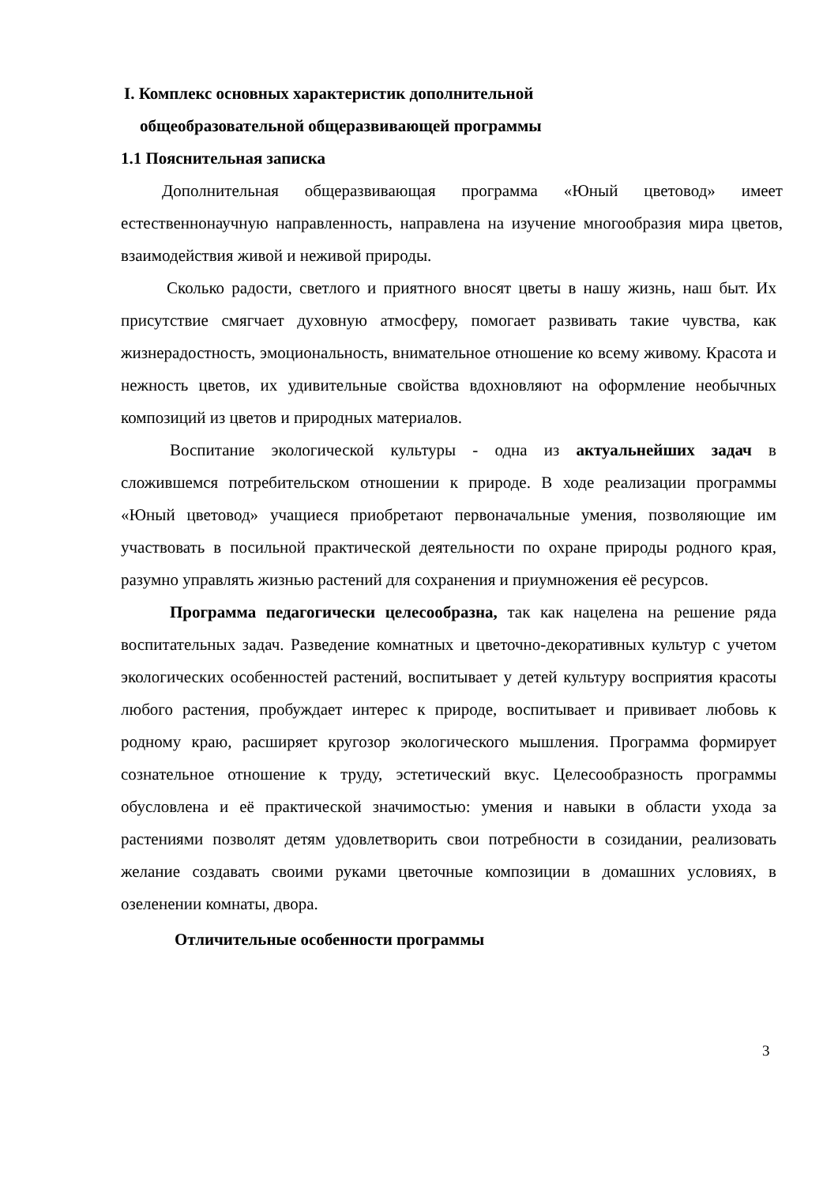I. Комплекс основных характеристик дополнительной
общеобразовательной общеразвивающей программы
1.1 Пояснительная записка
Дополнительная общеразвивающая программа «Юный цветовод» имеет естественнонаучную направленность, направлена на изучение многообразия мира цветов, взаимодействия живой и неживой природы.
Сколько радости, светлого и приятного вносят цветы в нашу жизнь, наш быт. Их присутствие смягчает духовную атмосферу, помогает развивать такие чувства, как жизнерадостность, эмоциональность, внимательное отношение ко всему живому. Красота и нежность цветов, их удивительные свойства вдохновляют на оформление необычных композиций из цветов и природных материалов.
Воспитание экологической культуры - одна из актуальнейших задач в сложившемся потребительском отношении к природе. В ходе реализации программы «Юный цветовод» учащиеся приобретают первоначальные умения, позволяющие им участвовать в посильной практической деятельности по охране природы родного края, разумно управлять жизнью растений для сохранения и приумножения её ресурсов.
Программа педагогически целесообразна, так как нацелена на решение ряда воспитательных задач. Разведение комнатных и цветочно-декоративных культур с учетом экологических особенностей растений, воспитывает у детей культуру восприятия красоты любого растения, пробуждает интерес к природе, воспитывает и прививает любовь к родному краю, расширяет кругозор экологического мышления. Программа формирует сознательное отношение к труду, эстетический вкус. Целесообразность программы обусловлена и её практической значимостью: умения и навыки в области ухода за растениями позволят детям удовлетворить свои потребности в созидании, реализовать желание создавать своими руками цветочные композиции в домашних условиях, в озеленении комнаты, двора.
Отличительные особенности программы
3